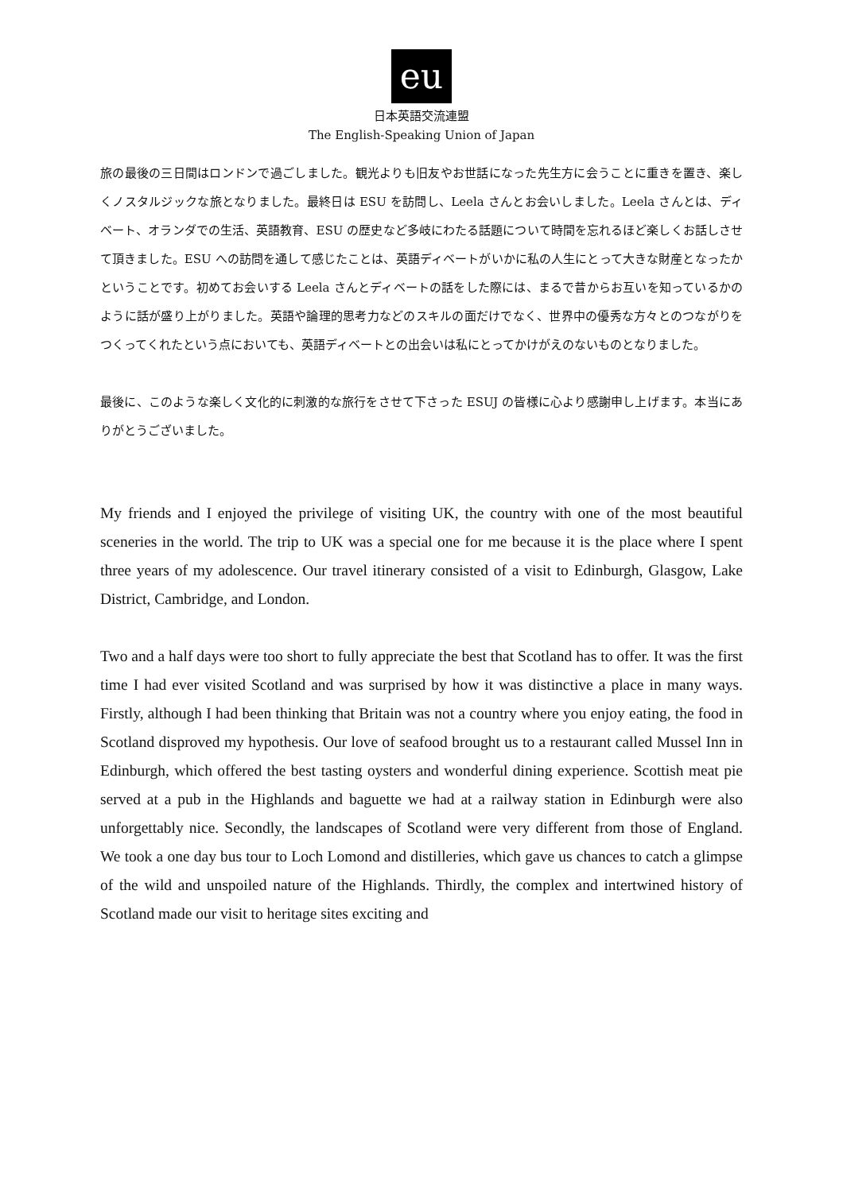eu
日本英語交流連盟
The English-Speaking Union of Japan
旅の最後の三日間はロンドンで過ごしました。観光よりも旧友やお世話になった先生方に会うことに重きを置き、楽しくノスタルジックな旅となりました。最終日は ESU を訪問し、Leela さんとお会いしました。Leela さんとは、ディベート、オランダでの生活、英語教育、ESU の歴史など多岐にわたる話題について時間を忘れるほど楽しくお話しさせて頂きました。ESU への訪問を通して感じたことは、英語ディベートがいかに私の人生にとって大きな財産となったかということです。初めてお会いする Leela さんとディベートの話をした際には、まるで昔からお互いを知っているかのように話が盛り上がりました。英語や論理的思考力などのスキルの面だけでなく、世界中の優秀な方々とのつながりをつくってくれたという点においても、英語ディベートとの出会いは私にとってかけがえのないものとなりました。
最後に、このような楽しく文化的に刺激的な旅行をさせて下さった ESUJ の皆様に心より感謝申し上げます。本当にありがとうございました。
My friends and I enjoyed the privilege of visiting UK, the country with one of the most beautiful sceneries in the world. The trip to UK was a special one for me because it is the place where I spent three years of my adolescence. Our travel itinerary consisted of a visit to Edinburgh, Glasgow, Lake District, Cambridge, and London.
Two and a half days were too short to fully appreciate the best that Scotland has to offer. It was the first time I had ever visited Scotland and was surprised by how it was distinctive a place in many ways. Firstly, although I had been thinking that Britain was not a country where you enjoy eating, the food in Scotland disproved my hypothesis. Our love of seafood brought us to a restaurant called Mussel Inn in Edinburgh, which offered the best tasting oysters and wonderful dining experience. Scottish meat pie served at a pub in the Highlands and baguette we had at a railway station in Edinburgh were also unforgettably nice. Secondly, the landscapes of Scotland were very different from those of England. We took a one day bus tour to Loch Lomond and distilleries, which gave us chances to catch a glimpse of the wild and unspoiled nature of the Highlands. Thirdly, the complex and intertwined history of Scotland made our visit to heritage sites exciting and